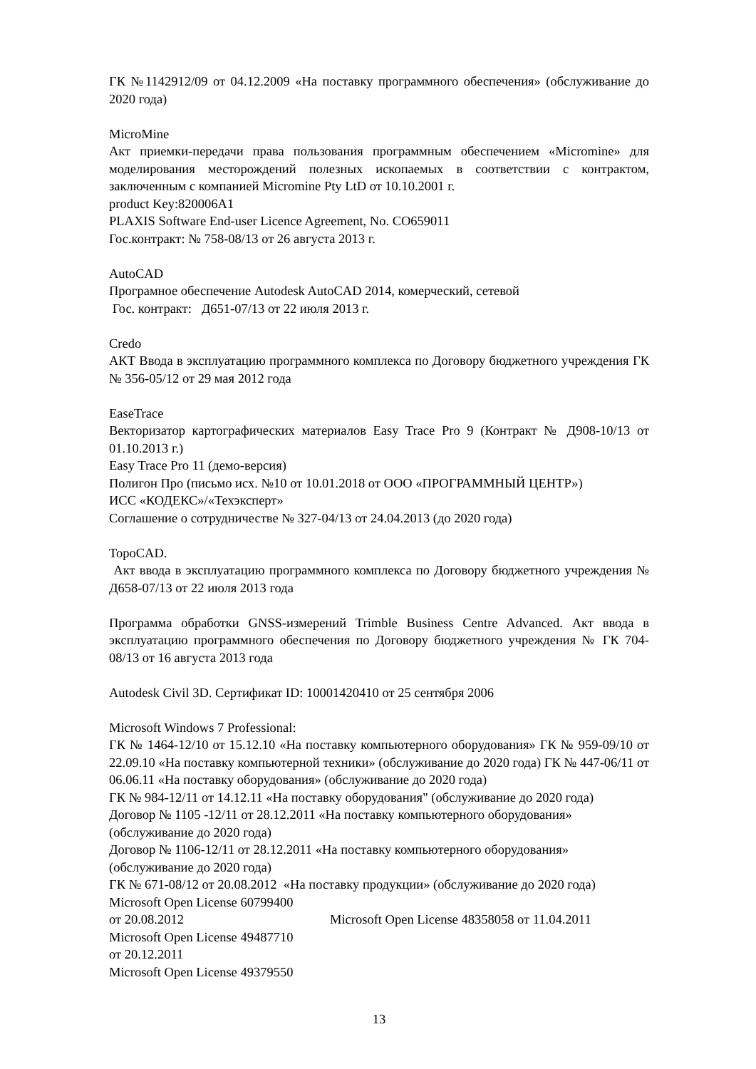ГК №1142912/09 от 04.12.2009 «На поставку программного обеспечения» (обслуживание до 2020 года)
MicroMine
Акт приемки-передачи права пользования программным обеспечением «Micromine» для моделирования месторождений полезных ископаемых в соответствии с контрактом, заключенным с компанией Micromine Pty LtD от 10.10.2001 г.
product Key:820006A1
PLAXIS Software End-user Licence Agreement, No. CO659011
Гос.контракт: № 758-08/13 от 26 августа 2013 г.
AutoCAD
Програмное обеспечение Autodesk AutoCAD 2014, комерческий, сетевой
Гос. контракт: Д651-07/13 от 22 июля 2013 г.
Credo
АКТ Ввода в эксплуатацию программного комплекса по Договору бюджетного учреждения ГК № 356-05/12 от 29 мая 2012 года
EaseTrace
Векторизатор картографических материалов Easy Trace Pro 9 (Контракт № Д908-10/13 от 01.10.2013 г.)
Easy Trace Pro 11 (демо-версия)
Полигон Про (письмо исх. №10 от 10.01.2018 от ООО «ПРОГРАММНЫЙ ЦЕНТР»)
ИСС «КОДЕКС»/«Техэксперт»
Соглашение о сотрудничестве № 327-04/13 от 24.04.2013 (до 2020 года)
TopoCAD.
Акт ввода в эксплуатацию программного комплекса по Договору бюджетного учреждения № Д658-07/13 от 22 июля 2013 года
Программа обработки GNSS-измерений Trimble Business Centre Advanced. Акт ввода в эксплуатацию программного обеспечения по Договору бюджетного учреждения № ГК 704-08/13 от 16 августа 2013 года
Autodesk Civil 3D. Сертификат ID: 10001420410 от 25 сентября 2006
Microsoft Windows 7 Professional:
ГК № 1464-12/10 от 15.12.10 «На поставку компьютерного оборудования» ГК № 959-09/10 от 22.09.10 «На поставку компьютерной техники» (обслуживание до 2020 года) ГК № 447-06/11 от 06.06.11 «На поставку оборудования» (обслуживание до 2020 года)
ГК № 984-12/11 от 14.12.11 «На поставку оборудования" (обслуживание до 2020 года)
Договор № 1105 -12/11 от 28.12.2011 «На поставку компьютерного оборудования»
(обслуживание до 2020 года)
Договор № 1106-12/11 от 28.12.2011 «На поставку компьютерного оборудования»
(обслуживание до 2020 года)
ГК № 671-08/12 от 20.08.2012 «На поставку продукции» (обслуживание до 2020 года)
Microsoft Open License 60799400
от 20.08.2012 Microsoft Open License 48358058 от 11.04.2011
Microsoft Open License 49487710
от 20.12.2011
Microsoft Open License 49379550
13